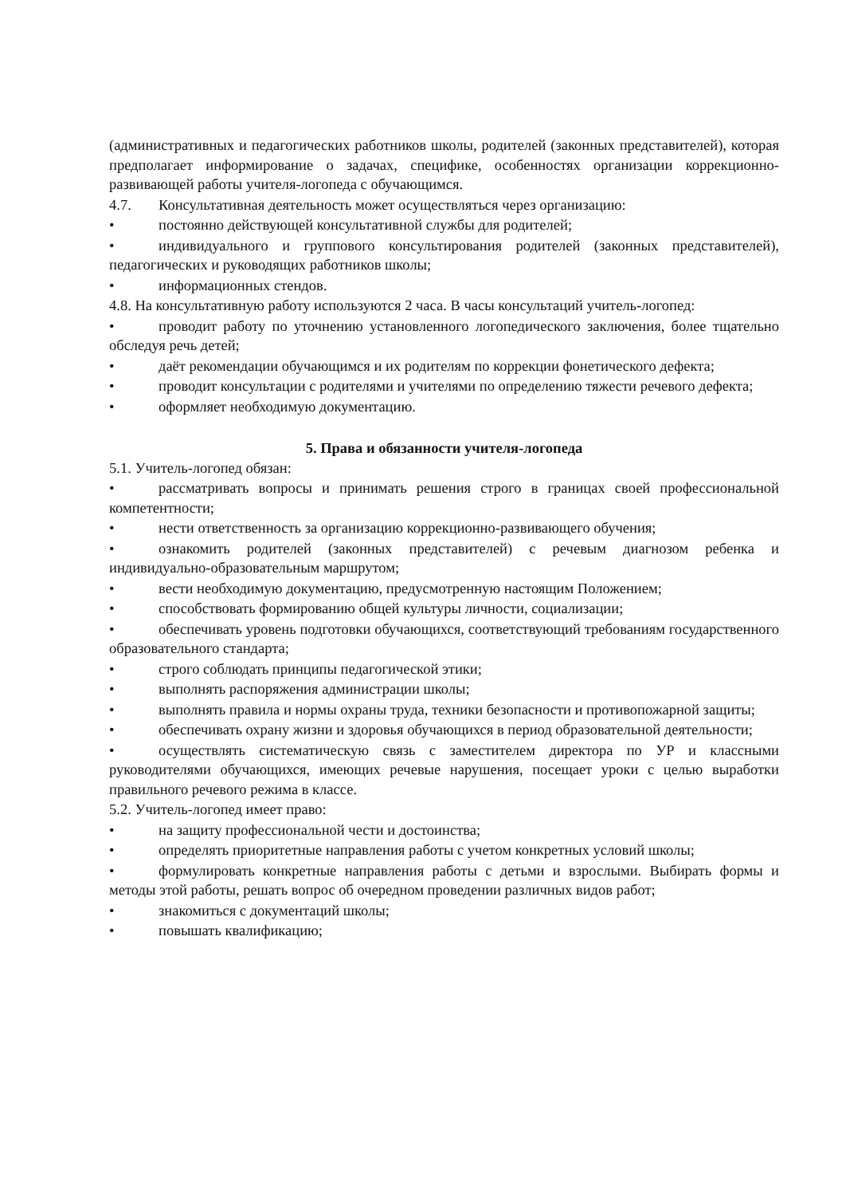(административных и педагогических работников школы, родителей (законных представителей), которая предполагает информирование о задачах, специфике, особенностях организации коррекционно-развивающей работы учителя-логопеда с обучающимся.
4.7. Консультативная деятельность может осуществляться через организацию:
• постоянно действующей консультативной службы для родителей;
• индивидуального и группового консультирования родителей (законных представителей), педагогических и руководящих работников школы;
• информационных стендов.
4.8. На консультативную работу используются 2 часа. В часы консультаций учитель-логопед:
• проводит работу по уточнению установленного логопедического заключения, более тщательно обследуя речь детей;
• даёт рекомендации обучающимся и их родителям по коррекции фонетического дефекта;
• проводит консультации с родителями и учителями по определению тяжести речевого дефекта;
• оформляет необходимую документацию.
5. Права и обязанности учителя-логопеда
5.1. Учитель-логопед обязан:
• рассматривать вопросы и принимать решения строго в границах своей профессиональной компетентности;
• нести ответственность за организацию коррекционно-развивающего обучения;
• ознакомить родителей (законных представителей) с речевым диагнозом ребенка и индивидуально-образовательным маршрутом;
• вести необходимую документацию, предусмотренную настоящим Положением;
• способствовать формированию общей культуры личности, социализации;
• обеспечивать уровень подготовки обучающихся, соответствующий требованиям государственного образовательного стандарта;
• строго соблюдать принципы педагогической этики;
• выполнять распоряжения администрации школы;
• выполнять правила и нормы охраны труда, техники безопасности и противопожарной защиты;
• обеспечивать охрану жизни и здоровья обучающихся в период образовательной деятельности;
• осуществлять систематическую связь с заместителем директора по УР и классными руководителями обучающихся, имеющих речевые нарушения, посещает уроки с целью выработки правильного речевого режима в классе.
5.2. Учитель-логопед имеет право:
• на защиту профессиональной чести и достоинства;
• определять приоритетные направления работы с учетом конкретных условий школы;
• формулировать конкретные направления работы с детьми и взрослыми. Выбирать формы и методы этой работы, решать вопрос об очередном проведении различных видов работ;
• знакомиться с документаций школы;
• повышать квалификацию;